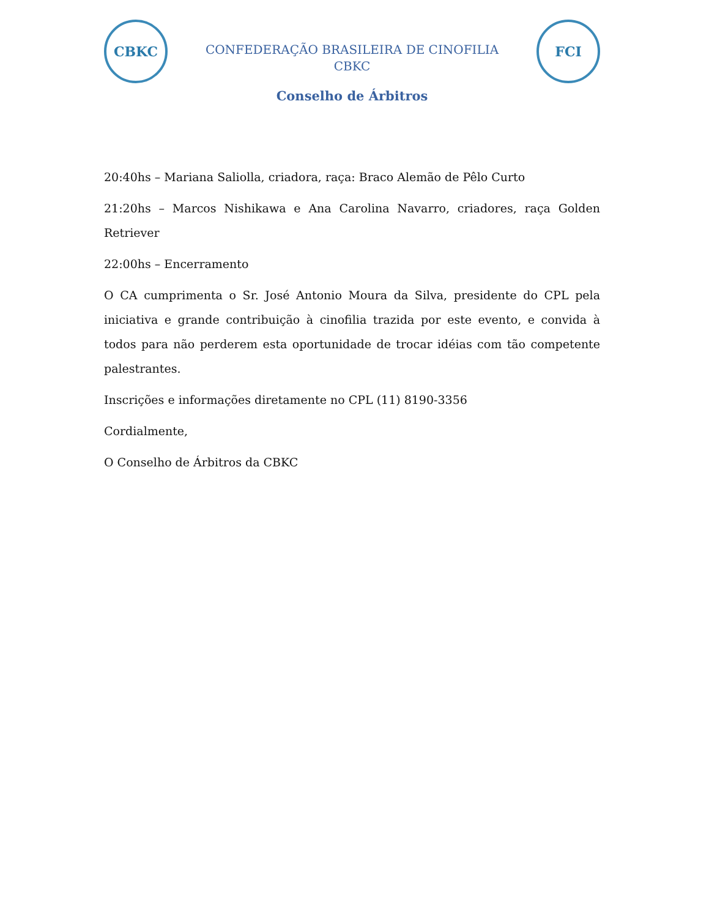CBKC
CONFEDERAÇÃO BRASILEIRA DE CINOFILIA
CBKC
FCI
Conselho de Árbitros
20:40hs – Mariana Saliolla, criadora, raça: Braco Alemão de Pêlo Curto
21:20hs – Marcos Nishikawa e Ana Carolina Navarro, criadores, raça Golden Retriever
22:00hs – Encerramento
O CA cumprimenta o Sr. José Antonio Moura da Silva, presidente do CPL pela iniciativa e grande contribuição à cinofilia trazida por este evento, e convida à todos para não perderem esta oportunidade de trocar idéias com tão competente palestrantes.
Inscrições e informações diretamente no CPL (11) 8190-3356
Cordialmente,
O Conselho de Árbitros da CBKC